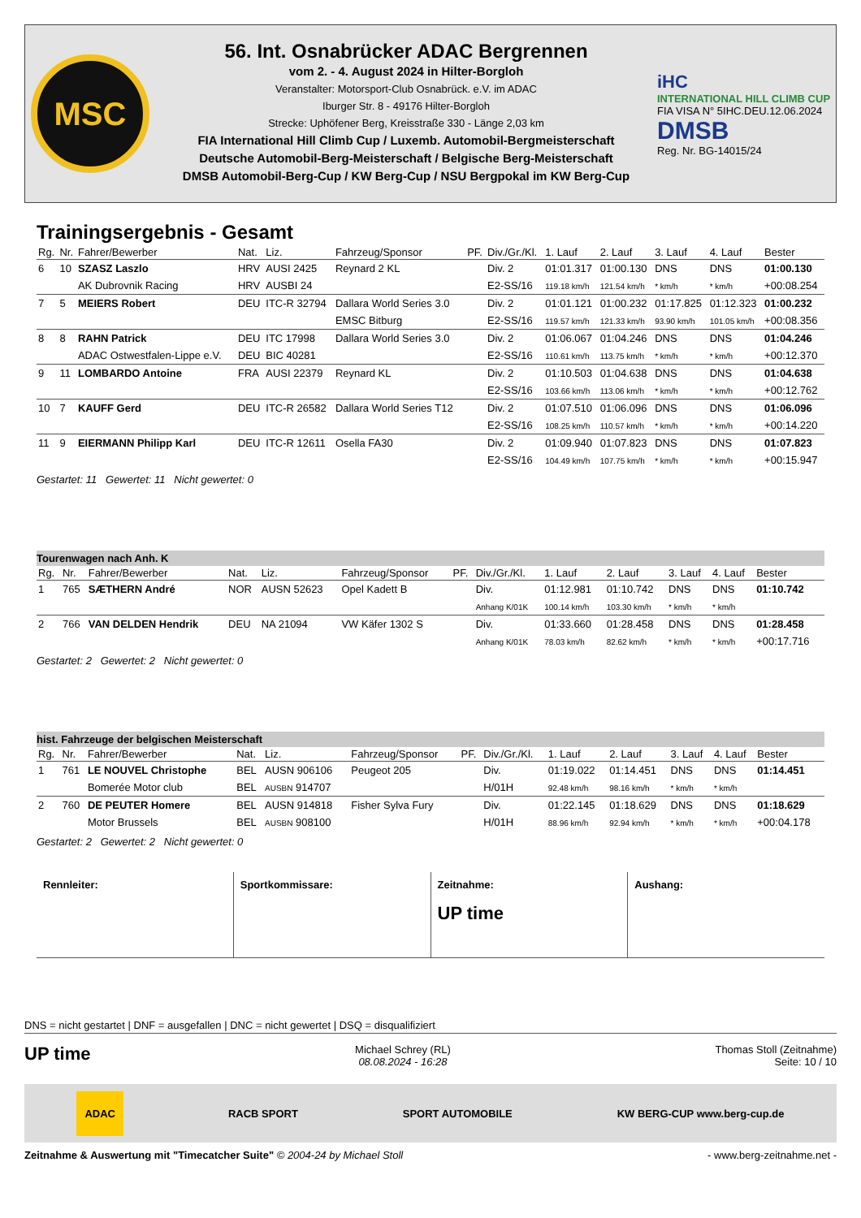MSC
56. Int. Osnabrücker ADAC Bergrennen
vom 2. - 4. August 2024 in Hilter-Borgloh
Veranstalter: Motorsport-Club Osnabrück. e.V. im ADAC
Iburger Str. 8 - 49176 Hilter-Borgloh
Strecke: Uphöfener Berg, Kreisstraße 330 - Länge 2,03 km
FIA International Hill Climb Cup / Luxemb. Automobil-Bergmeisterschaft
Deutsche Automobil-Berg-Meisterschaft / Belgische Berg-Meisterschaft
DMSB Automobil-Berg-Cup / KW Berg-Cup / NSU Bergpokal im KW Berg-Cup
iHC
INTERNATIONAL HILL CLIMB CUP
FIA VISA N° 5IHC.DEU.12.06.2024
DMSB
Reg. Nr. BG-14015/24
Trainingsergebnis - Gesamt
| Rg. | Nr. | Fahrer/Bewerber | Nat. | Liz. | Fahrzeug/Sponsor | PF. | Div./Gr./Kl. | 1. Lauf | 2. Lauf | 3. Lauf | 4. Lauf | Bester |
| --- | --- | --- | --- | --- | --- | --- | --- | --- | --- | --- | --- | --- |
| 6 | 10 | SZASZ Laszlo | HRV | AUSI 2425 | Reynard 2 KL | | Div. 2 | 01:01.317 | 01:00.130 | DNS | DNS | 01:00.130 |
| | | AK Dubrovnik Racing | HRV | AUSBI 24 | | | E2-SS/16 | 119.18 km/h | 121.54 km/h | * km/h | * km/h | +00:08.254 |
| 7 | 5 | MEIERS Robert | DEU | ITC-R 32794 | Dallara World Series 3.0 | | Div. 2 | 01:01.121 | 01:00.232 | 01:17.825 | 01:12.323 | 01:00.232 |
| | | | | | EMSC Bitburg | | E2-SS/16 | 119.57 km/h | 121.33 km/h | 93.90 km/h | 101.05 km/h | +00:08.356 |
| 8 | 8 | RAHN Patrick | DEU | ITC 17998 | Dallara World Series 3.0 | | Div. 2 | 01:06.067 | 01:04.246 | DNS | DNS | 01:04.246 |
| | | ADAC Ostwestfalen-Lippe e.V. | DEU | BIC 40281 | | | E2-SS/16 | 110.61 km/h | 113.75 km/h | * km/h | * km/h | +00:12.370 |
| 9 | 11 | LOMBARDO Antoine | FRA | AUSI 22379 | Reynard KL | | Div. 2 | 01:10.503 | 01:04.638 | DNS | DNS | 01:04.638 |
| | | | | | | | E2-SS/16 | 103.66 km/h | 113.06 km/h | * km/h | * km/h | +00:12.762 |
| 10 | 7 | KAUFF Gerd | DEU | ITC-R 26582 | Dallara World Series T12 | | Div. 2 | 01:07.510 | 01:06.096 | DNS | DNS | 01:06.096 |
| | | | | | | | E2-SS/16 | 108.25 km/h | 110.57 km/h | * km/h | * km/h | +00:14.220 |
| 11 | 9 | EIERMANN Philipp Karl | DEU | ITC-R 12611 | Osella FA30 | | Div. 2 | 01:09.940 | 01:07.823 | DNS | DNS | 01:07.823 |
| | | | | | | | E2-SS/16 | 104.49 km/h | 107.75 km/h | * km/h | * km/h | +00:15.947 |
Gestartet: 11 Gewertet: 11 Nicht gewertet: 0
Tourenwagen nach Anh. K
| Rg. | Nr. | Fahrer/Bewerber | Nat. | Liz. | Fahrzeug/Sponsor | PF. | Div./Gr./Kl. | 1. Lauf | 2. Lauf | 3. Lauf | 4. Lauf | Bester |
| --- | --- | --- | --- | --- | --- | --- | --- | --- | --- | --- | --- | --- |
| 1 | 765 | SÆTHERN André | NOR | AUSN 52623 | Opel Kadett B | | Div. | 01:12.981 | 01:10.742 | DNS | DNS | 01:10.742 |
| | | | | | | | Anhang K/01K | 100.14 km/h | 103.30 km/h | * km/h | * km/h | |
| 2 | 766 | VAN DELDEN Hendrik | DEU | NA 21094 | VW Käfer 1302 S | | Div. | 01:33.660 | 01:28.458 | DNS | DNS | 01:28.458 |
| | | | | | | | Anhang K/01K | 78.03 km/h | 82.62 km/h | * km/h | * km/h | +00:17.716 |
Gestartet: 2 Gewertet: 2 Nicht gewertet: 0
hist. Fahrzeuge der belgischen Meisterschaft
| Rg. | Nr. | Fahrer/Bewerber | Nat. | Liz. | Fahrzeug/Sponsor | PF. | Div./Gr./Kl. | 1. Lauf | 2. Lauf | 3. Lauf | 4. Lauf | Bester |
| --- | --- | --- | --- | --- | --- | --- | --- | --- | --- | --- | --- | --- |
| 1 | 761 | LE NOUVEL Christophe | BEL | AUSN 906106 | Peugeot 205 | | Div. | 01:19.022 | 01:14.451 | DNS | DNS | 01:14.451 |
| | | Bomerée Motor club | BEL | AUSBN 914707 | | | H/01H | 92.48 km/h | 98.16 km/h | * km/h | * km/h | |
| 2 | 760 | DE PEUTER Homere | BEL | AUSN 914818 | Fisher Sylva Fury | | Div. | 01:22.145 | 01:18.629 | DNS | DNS | 01:18.629 |
| | | Motor Brussels | BEL | AUSBN 908100 | | | H/01H | 88.96 km/h | 92.94 km/h | * km/h | * km/h | +00:04.178 |
Gestartet: 2 Gewertet: 2 Nicht gewertet: 0
Rennleiter: Sportkommissare: Zeitnahme:
UP time
Aushang:
DNS = nicht gestartet | DNF = ausgefallen | DNC = nicht gewertet | DSQ = disqualifiziert
UP time
Michael Schrey (RL)
08.08.2024 - 16:28
Thomas Stoll (Zeitnahme)
Seite: 10 / 10
ADAC RACB SPORT SPORT AUTOMOBILE KW BERG-CUP www.berg-cup.de
Zeitnahme & Auswertung mit "Timecatcher Suite" © 2004-24 by Michael Stoll - www.berg-zeitnahme.net -